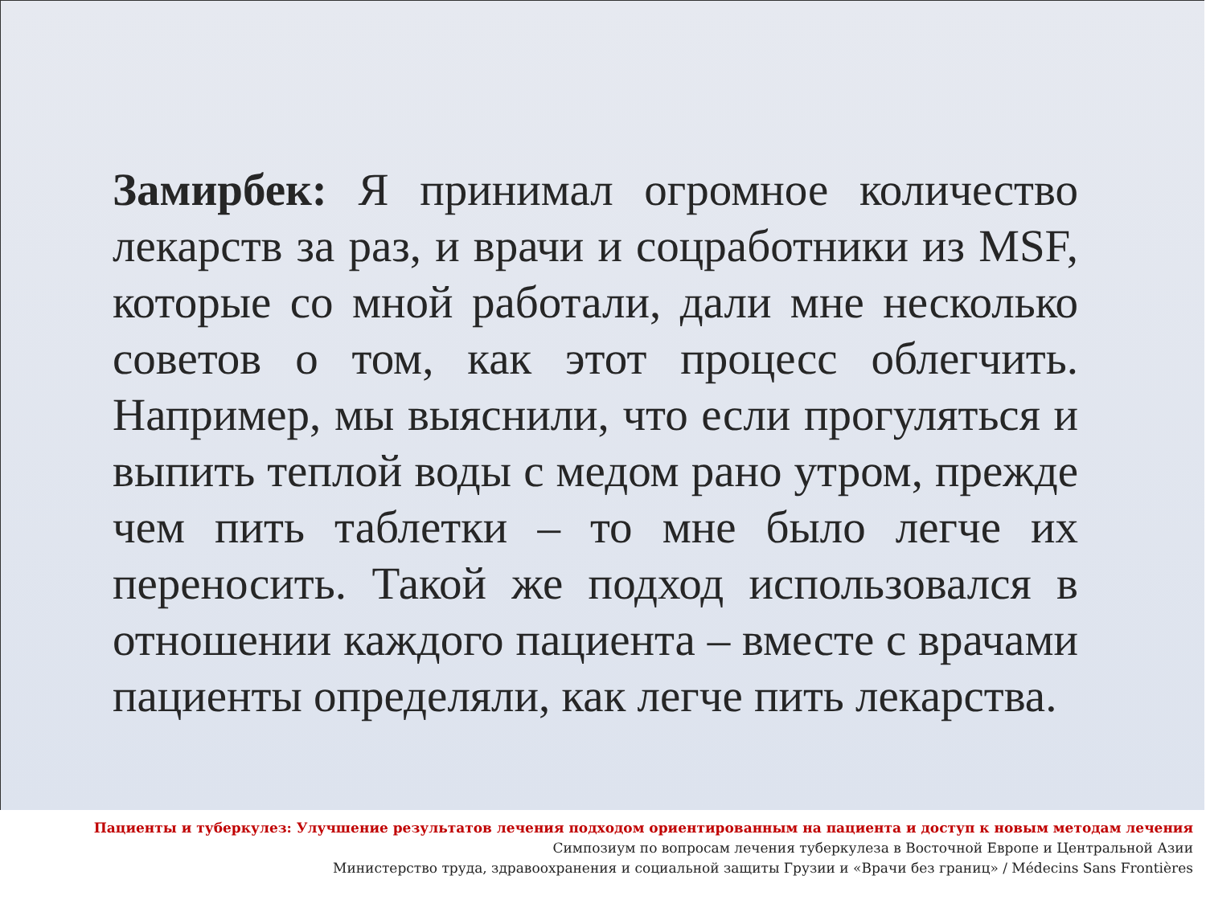Замирбек: Я принимал огромное количество лекарств за раз, и врачи и соцработники из MSF, которые со мной работали, дали мне несколько советов о том, как этот процесс облегчить. Например, мы выяснили, что если прогуляться и выпить теплой воды с медом рано утром, прежде чем пить таблетки – то мне было легче их переносить. Такой же подход использовался в отношении каждого пациента – вместе с врачами пациенты определяли, как легче пить лекарства.
Пациенты и туберкулез: Улучшение результатов лечения подходом ориентированным на пациента и доступ к новым методам лечения
Симпозиум по вопросам лечения туберкулеза в Восточной Европе и Центральной Азии
Министерство труда, здравоохранения и социальной защиты Грузии и «Врачи без границ» / Médecins Sans Frontières